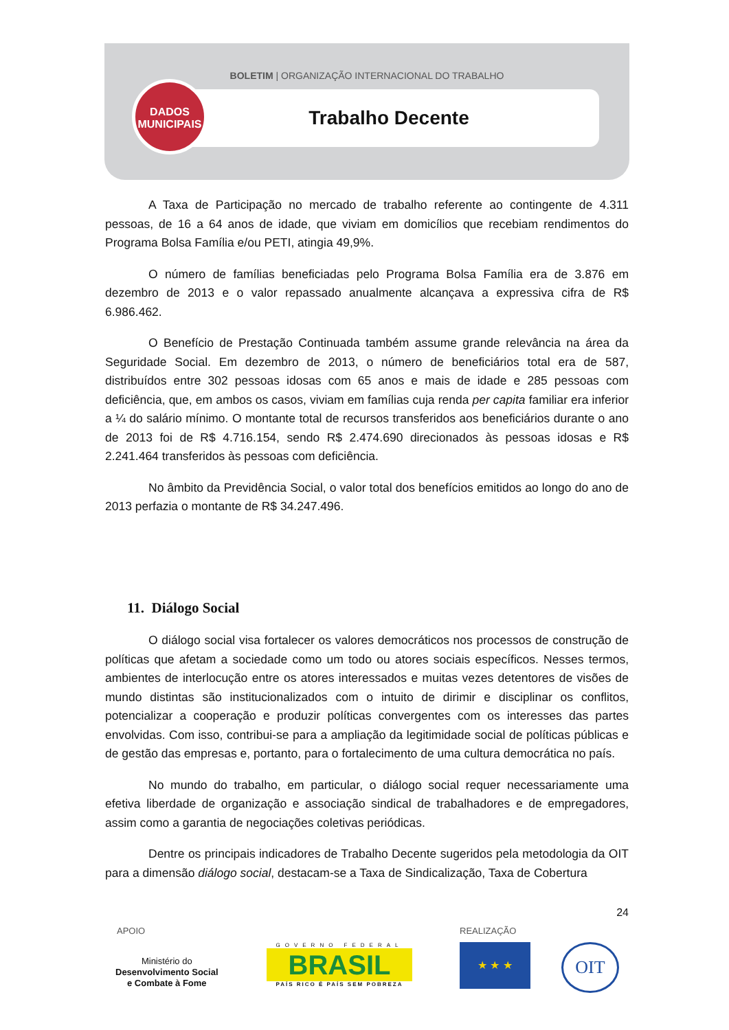BOLETIM | ORGANIZAÇÃO INTERNACIONAL DO TRABALHO
Trabalho Decente
DADOS
MUNICIPAIS
A Taxa de Participação no mercado de trabalho referente ao contingente de 4.311 pessoas, de 16 a 64 anos de idade, que viviam em domicílios que recebiam rendimentos do Programa Bolsa Família e/ou PETI, atingia 49,9%.
O número de famílias beneficiadas pelo Programa Bolsa Família era de 3.876 em dezembro de 2013 e o valor repassado anualmente alcançava a expressiva cifra de R$ 6.986.462.
O Benefício de Prestação Continuada também assume grande relevância na área da Seguridade Social. Em dezembro de 2013, o número de beneficiários total era de 587, distribuídos entre 302 pessoas idosas com 65 anos e mais de idade e 285 pessoas com deficiência, que, em ambos os casos, viviam em famílias cuja renda per capita familiar era inferior a ¼ do salário mínimo. O montante total de recursos transferidos aos beneficiários durante o ano de 2013 foi de R$ 4.716.154, sendo R$ 2.474.690 direcionados às pessoas idosas e R$ 2.241.464 transferidos às pessoas com deficiência.
No âmbito da Previdência Social, o valor total dos benefícios emitidos ao longo do ano de 2013 perfazia o montante de R$ 34.247.496.
11. Diálogo Social
O diálogo social visa fortalecer os valores democráticos nos processos de construção de políticas que afetam a sociedade como um todo ou atores sociais específicos. Nesses termos, ambientes de interlocução entre os atores interessados e muitas vezes detentores de visões de mundo distintas são institucionalizados com o intuito de dirimir e disciplinar os conflitos, potencializar a cooperação e produzir políticas convergentes com os interesses das partes envolvidas. Com isso, contribui-se para a ampliação da legitimidade social de políticas públicas e de gestão das empresas e, portanto, para o fortalecimento de uma cultura democrática no país.
No mundo do trabalho, em particular, o diálogo social requer necessariamente uma efetiva liberdade de organização e associação sindical de trabalhadores e de empregadores, assim como a garantia de negociações coletivas periódicas.
Dentre os principais indicadores de Trabalho Decente sugeridos pela metodologia da OIT para a dimensão diálogo social, destacam-se a Taxa de Sindicalização, Taxa de Cobertura
24
APOIO REALIZAÇÃO
Ministério do
Desenvolvimento Social
e Combate à Fome
GOVERNO FEDERAL
BRASIL
PAÍS RICO É PAÍS SEM POBREZA
★ ★ ★ OIT